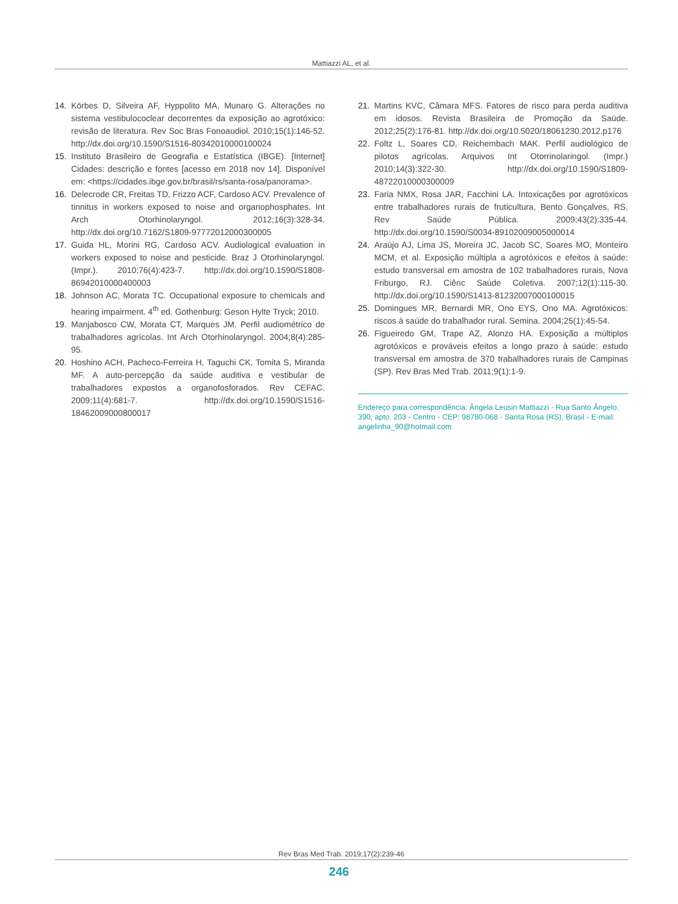Mattiazzi AL, et al.
14. Körbes D, Silveira AF, Hyppolito MA, Munaro G. Alterações no sistema vestibulococlear decorrentes da exposição ao agrotóxico: revisão de literatura. Rev Soc Bras Fonoaudiol. 2010;15(1):146-52. http://dx.doi.org/10.1590/S1516-80342010000100024
15. Instituto Brasileiro de Geografia e Estatística (IBGE). [Internet] Cidades: descrição e fontes [acesso em 2018 nov 14]. Disponível em: <https://cidades.ibge.gov.br/brasil/rs/santa-rosa/panorama>.
16. Delecrode CR, Freitas TD, Frizzo ACF, Cardoso ACV. Prevalence of tinnitus in workers exposed to noise and organophosphates. Int Arch Otorhinolaryngol. 2012;16(3):328-34. http://dx.doi.org/10.7162/S1809-97772012000300005
17. Guida HL, Morini RG, Cardoso ACV. Audiological evaluation in workers exposed to noise and pesticide. Braz J Otorhinolaryngol. (Impr.). 2010;76(4):423-7. http://dx.doi.org/10.1590/S1808-86942010000400003
18. Johnson AC, Morata TC. Occupational exposure to chemicals and hearing impairment. 4<sup>th</sup> ed. Gothenburg: Geson Hylte Tryck; 2010.
19. Manjabosco CW, Morata CT, Marques JM. Perfil audiométrico de trabalhadores agrícolas. Int Arch Otorhinolaryngol. 2004;8(4):285-95.
20. Hoshino ACH, Pacheco-Ferreira H, Taguchi CK, Tomita S, Miranda MF. A auto-percepção da saúde auditiva e vestibular de trabalhadores expostos a organofosforados. Rev CEFAC. 2009;11(4):681-7. http://dx.doi.org/10.1590/S1516-18462009000800017
21. Martins KVC, Câmara MFS. Fatores de risco para perda auditiva em idosos. Revista Brasileira de Promoção da Saúde. 2012;25(2):176-81. http://dx.doi.org/10.5020/18061230.2012.p176
22. Foltz L, Soares CD, Reichembach MAK. Perfil audiológico de pilotos agrícolas. Arquivos Int Otorrinolaringol. (Impr.) 2010;14(3):322-30. http://dx.doi.org/10.1590/S1809-48722010000300009
23. Faria NMX, Rosa JAR, Facchini LA. Intoxicações por agrotóxicos entre trabalhadores rurais de fruticultura, Bento Gonçalves, RS. Rev Saúde Pública. 2009;43(2):335-44. http://dx.doi.org/10.1590/S0034-89102009005000014
24. Araújo AJ, Lima JS, Moreira JC, Jacob SC, Soares MO, Monteiro MCM, et al. Exposição múltipla a agrotóxicos e efeitos à saúde: estudo transversal em amostra de 102 trabalhadores rurais, Nova Friburgo, RJ. Ciênc Saúde Coletiva. 2007;12(1):115-30. http://dx.doi.org/10.1590/S1413-81232007000100015
25. Domingues MR, Bernardi MR, Ono EYS, Ono MA. Agrotóxicos: riscos à saúde do trabalhador rural. Semina. 2004;25(1):45-54.
26. Figueiredo GM, Trape AZ, Alonzo HA. Exposição a múltiplos agrotóxicos e prováveis efeitos a longo prazo à saúde: estudo transversal em amostra de 370 trabalhadores rurais de Campinas (SP). Rev Bras Med Trab. 2011;9(1):1-9.
Endereço para correspondência: Ângela Leusin Mattiazzi - Rua Santo Ângelo, 390, apto. 203 - Centro - CEP: 98780-068 - Santa Rosa (RS), Brasil - E-mail: angelinha_90@hotmail.com
Rev Bras Med Trab. 2019;17(2):239-46
246